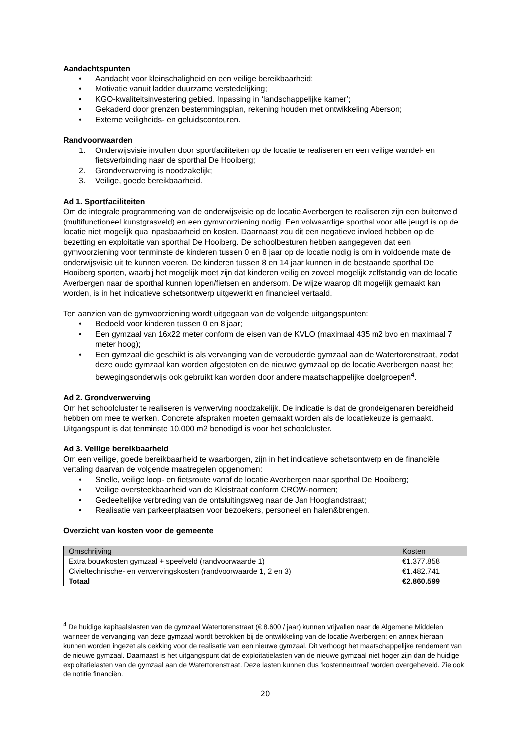Aandachtspunten
• Aandacht voor kleinschaligheid en een veilige bereikbaarheid;
• Motivatie vanuit ladder duurzame verstedelijking;
• KGO-kwaliteitsinvestering gebied. Inpassing in ‘landschappelijke kamer’;
• Gekaderd door grenzen bestemmingsplan, rekening houden met ontwikkeling Aberson;
• Externe veiligheids- en geluidscontouren.
Randvoorwaarden
1. Onderwijsvisie invullen door sportfaciliteiten op de locatie te realiseren en een veilige wandel- en fietsverbinding naar de sporthal De Hooiberg;
2. Grondverwerving is noodzakelijk;
3. Veilige, goede bereikbaarheid.
Ad 1. Sportfaciliteiten
Om de integrale programmering van de onderwijsvisie op de locatie Averbergen te realiseren zijn een buitenveld (multifunctioneel kunstgrasveld) en een gymvoorziening nodig. Een volwaardige sporthal voor alle jeugd is op de locatie niet mogelijk qua inpasbaarheid en kosten. Daarnaast zou dit een negatieve invloed hebben op de bezetting en exploitatie van sporthal De Hooiberg. De schoolbesturen hebben aangegeven dat een gymvoorziening voor tenminste de kinderen tussen 0 en 8 jaar op de locatie nodig is om in voldoende mate de onderwijsvisie uit te kunnen voeren. De kinderen tussen 8 en 14 jaar kunnen in de bestaande sporthal De Hooiberg sporten, waarbij het mogelijk moet zijn dat kinderen veilig en zoveel mogelijk zelfstandig van de locatie Averbergen naar de sporthal kunnen lopen/fietsen en andersom. De wijze waarop dit mogelijk gemaakt kan worden, is in het indicatieve schetsontwerp uitgewerkt en financieel vertaald.
Ten aanzien van de gymvoorziening wordt uitgegaan van de volgende uitgangspunten:
• Bedoeld voor kinderen tussen 0 en 8 jaar;
• Een gymzaal van 16x22 meter conform de eisen van de KVLO (maximaal 435 m2 bvo en maximaal 7 meter hoog);
• Een gymzaal die geschikt is als vervanging van de verouderde gymzaal aan de Watertorenstraat, zodat deze oude gymzaal kan worden afgestoten en de nieuwe gymzaal op de locatie Averbergen naast het bewegingsonderwijs ook gebruikt kan worden door andere maatschappelijke doelgroepen<sup>4</sup>.
Ad 2. Grondverwerving
Om het schoolcluster te realiseren is verwerving noodzakelijk. De indicatie is dat de grondeigenaren bereidheid hebben om mee te werken. Concrete afspraken moeten gemaakt worden als de locatiekeuze is gemaakt. Uitgangspunt is dat tenminste 10.000 m2 benodigd is voor het schoolcluster.
Ad 3. Veilige bereikbaarheid
Om een veilige, goede bereikbaarheid te waarborgen, zijn in het indicatieve schetsontwerp en de financiële vertaling daarvan de volgende maatregelen opgenomen:
• Snelle, veilige loop- en fietsroute vanaf de locatie Averbergen naar sporthal De Hooiberg;
• Veilige oversteekbaarheid van de Kleistraat conform CROW-normen;
• Gedeeltelijke verbreding van de ontsluitingsweg naar de Jan Hooglandstraat;
• Realisatie van parkeerplaatsen voor bezoekers, personeel en halen&brengen.
Overzicht van kosten voor de gemeente
| Omschrijving | Kosten |
| Extra bouwkosten gymzaal + speelveld (randvoorwaarde 1) | €1.377.858 |
| Civieltechnische- en verwervingskosten (randvoorwaarde 1, 2 en 3) | €1.482.741 |
| Totaal | €2.860.599 |
<sup>4</sup> De huidige kapitaalslasten van de gymzaal Watertorenstraat (€ 8.600 / jaar) kunnen vrijvallen naar de Algemene Middelen wanneer de vervanging van deze gymzaal wordt betrokken bij de ontwikkeling van de locatie Averbergen; en annex hieraan kunnen worden ingezet als dekking voor de realisatie van een nieuwe gymzaal. Dit verhoogt het maatschappelijke rendement van de nieuwe gymzaal. Daarnaast is het uitgangspunt dat de exploitatielasten van de nieuwe gymzaal niet hoger zijn dan de huidige exploitatielasten van de gymzaal aan de Watertorenstraat. Deze lasten kunnen dus ‘kostenneutraal’ worden overgeheveld. Zie ook de notitie financiën.
20